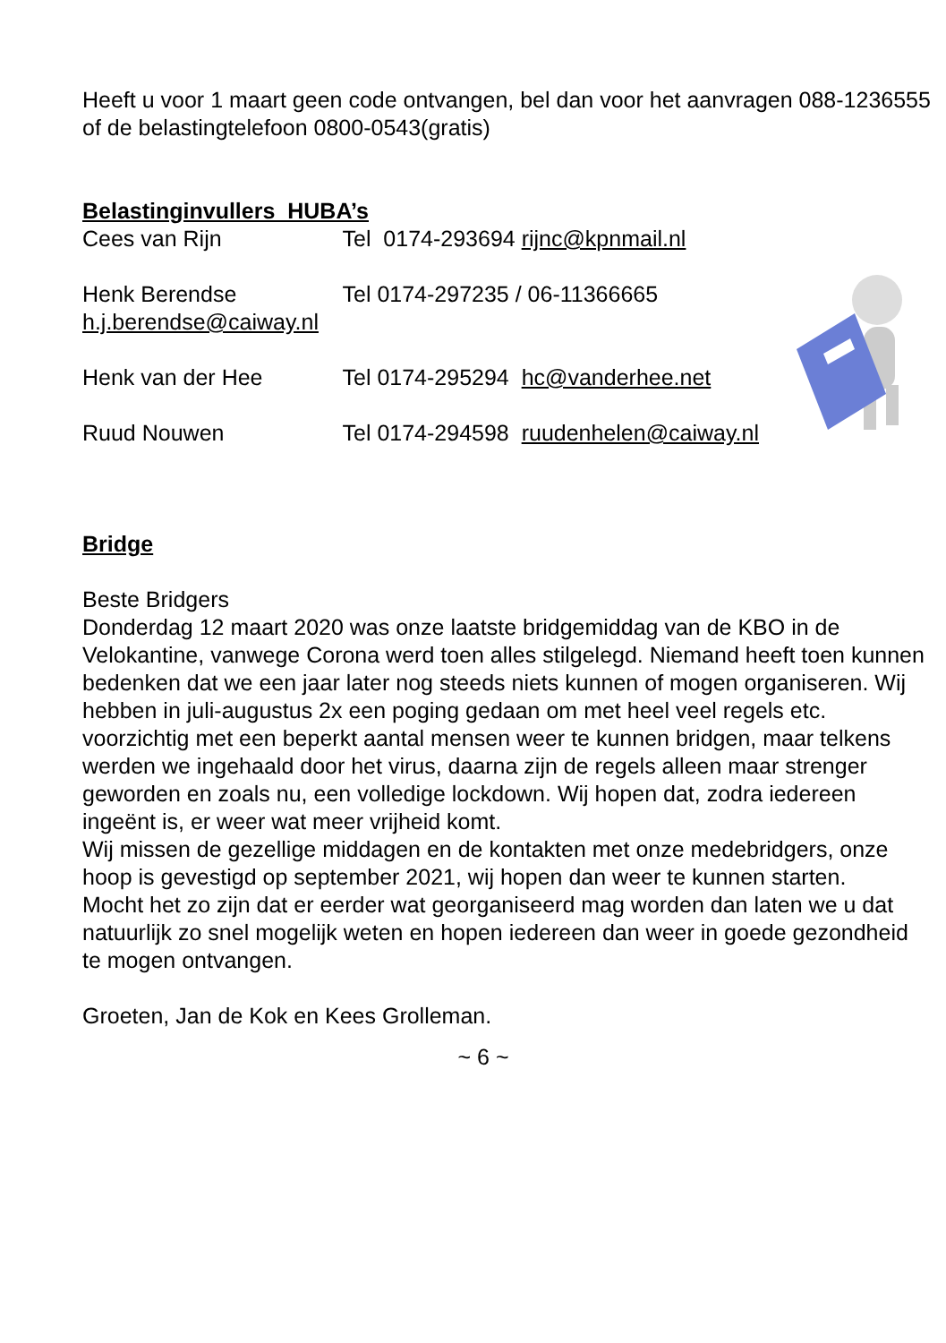Heeft u voor 1 maart geen code ontvangen, bel dan voor het aanvragen 088-1236555 of de belastingtelefoon 0800-0543(gratis)
Belastinginvullers HUBA’s
Cees van Rijn Tel 0174-293694 rijnc@kpnmail.nl
Henk Berendse Tel 0174-297235 / 06-11366665
h.j.berendse@caiway.nl
Henk van der Hee Tel 0174-295294 hc@vanderhee.net
Ruud Nouwen Tel 0174-294598 ruudenhelen@caiway.nl
Bridge
Beste Bridgers
Donderdag 12 maart 2020 was onze laatste bridgemiddag van de KBO in de Velokantine, vanwege Corona werd toen alles stilgelegd. Niemand heeft toen kunnen bedenken dat we een jaar later nog steeds niets kunnen of mogen organiseren. Wij hebben in juli-augustus 2x een poging gedaan om met heel veel regels etc. voorzichtig met een beperkt aantal mensen weer te kunnen bridgen, maar telkens werden we ingehaald door het virus, daarna zijn de regels alleen maar strenger geworden en zoals nu, een volledige lockdown. Wij hopen dat, zodra iedereen ingeënt is, er weer wat meer vrijheid komt.
Wij missen de gezellige middagen en de kontakten met onze medebridgers, onze hoop is gevestigd op september 2021, wij hopen dan weer te kunnen starten.
Mocht het zo zijn dat er eerder wat georganiseerd mag worden dan laten we u dat natuurlijk zo snel mogelijk weten en hopen iedereen dan weer in goede gezondheid te mogen ontvangen.
Groeten, Jan de Kok en Kees Grolleman.
~ 6 ~